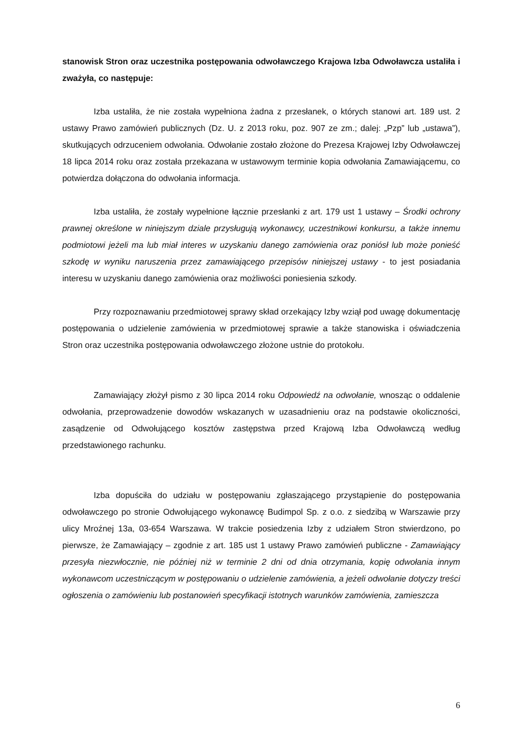stanowisk Stron oraz uczestnika postępowania odwoławczego Krajowa Izba Odwoławcza ustaliła i zważyła, co następuje:
Izba ustaliła, że nie została wypełniona żadna z przesłanek, o których stanowi art. 189 ust. 2 ustawy Prawo zamówień publicznych (Dz. U. z 2013 roku, poz. 907 ze zm.; dalej: „Pzp” lub „ustawa”), skutkujących odrzuceniem odwołania. Odwołanie zostało złożone do Prezesa Krajowej Izby Odwoławczej 18 lipca 2014 roku oraz została przekazana w ustawowym terminie kopia odwołania Zamawiającemu, co potwierdza dołączona do odwołania informacja.
Izba ustaliła, że zostały wypełnione łącznie przesłanki z art. 179 ust 1 ustawy – Środki ochrony prawnej określone w niniejszym dziale przysługują wykonawcy, uczestnikowi konkursu, a także innemu podmiotowi jeżeli ma lub miał interes w uzyskaniu danego zamówienia oraz poniósł lub może ponieść szkodę w wyniku naruszenia przez zamawiającego przepisów niniejszej ustawy - to jest posiadania interesu w uzyskaniu danego zamówienia oraz możliwości poniesienia szkody.
Przy rozpoznawaniu przedmiotowej sprawy skład orzekający Izby wziął pod uwagę dokumentację postępowania o udzielenie zamówienia w przedmiotowej sprawie a także stanowiska i oświadczenia Stron oraz uczestnika postępowania odwoławczego złożone ustnie do protokołu.
Zamawiający złożył pismo z 30 lipca 2014 roku Odpowiedź na odwołanie, wnosząc o oddalenie odwołania, przeprowadzenie dowodów wskazanych w uzasadnieniu oraz na podstawie okoliczności, zasądzenie od Odwołującego kosztów zastępstwa przed Krajową Izba Odwoławczą według przedstawionego rachunku.
Izba dopuściła do udziału w postępowaniu zgłaszającego przystąpienie do postępowania odwoławczego po stronie Odwołującego wykonawcę Budimpol Sp. z o.o. z siedzibą w Warszawie przy ulicy Mroźnej 13a, 03-654 Warszawa. W trakcie posiedzenia Izby z udziałem Stron stwierdzono, po pierwsze, że Zamawiający – zgodnie z art. 185 ust 1 ustawy Prawo zamówień publiczne - Zamawiający przesyła niezwłocznie, nie później niż w terminie 2 dni od dnia otrzymania, kopię odwołania innym wykonawcom uczestniczącym w postępowaniu o udzielenie zamówienia, a jeżeli odwołanie dotyczy treści ogłoszenia o zamówieniu lub postanowień specyfikacji istotnych warunków zamówienia, zamieszcza
6